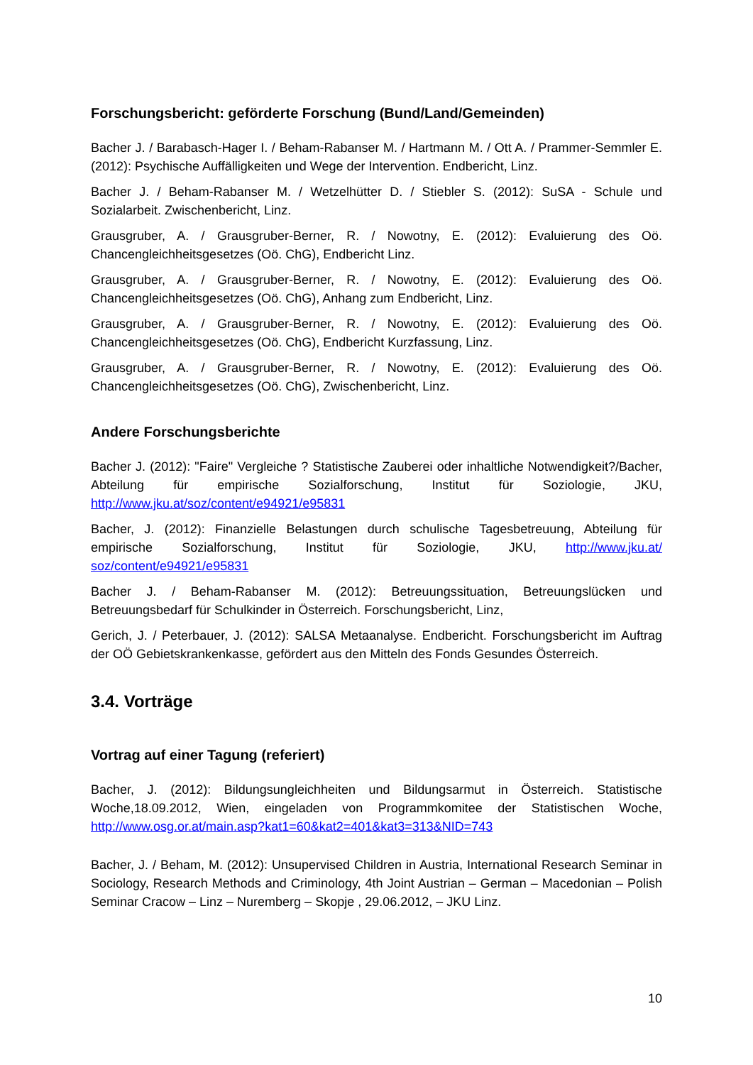Forschungsbericht: geförderte Forschung (Bund/Land/Gemeinden)
Bacher J. / Barabasch-Hager I. / Beham-Rabanser M. / Hartmann M. / Ott A. / Prammer-Semmler E. (2012): Psychische Auffälligkeiten und Wege der Intervention. Endbericht, Linz.
Bacher J. / Beham-Rabanser M. / Wetzelhütter D. / Stiebler S. (2012): SuSA - Schule und Sozialarbeit. Zwischenbericht, Linz.
Grausgruber, A. / Grausgruber-Berner, R. / Nowotny, E. (2012): Evaluierung des Oö. Chancengleichheitsgesetzes (Oö. ChG), Endbericht Linz.
Grausgruber, A. / Grausgruber-Berner, R. / Nowotny, E. (2012): Evaluierung des Oö. Chancengleichheitsgesetzes (Oö. ChG), Anhang zum Endbericht, Linz.
Grausgruber, A. / Grausgruber-Berner, R. / Nowotny, E. (2012): Evaluierung des Oö. Chancengleichheitsgesetzes (Oö. ChG), Endbericht Kurzfassung, Linz.
Grausgruber, A. / Grausgruber-Berner, R. / Nowotny, E. (2012): Evaluierung des Oö. Chancengleichheitsgesetzes (Oö. ChG), Zwischenbericht, Linz.
Andere Forschungsberichte
Bacher J. (2012): "Faire" Vergleiche ? Statistische Zauberei oder inhaltliche Notwendigkeit?/Bacher, Abteilung für empirische Sozialforschung, Institut für Soziologie, JKU, http://www.jku.at/soz/content/e94921/e95831
Bacher, J. (2012): Finanzielle Belastungen durch schulische Tagesbetreuung, Abteilung für empirische Sozialforschung, Institut für Soziologie, JKU, http://www.jku.at/ soz/content/e94921/e95831
Bacher J. / Beham-Rabanser M. (2012): Betreuungssituation, Betreuungslücken und Betreuungsbedarf für Schulkinder in Österreich. Forschungsbericht, Linz,
Gerich, J. / Peterbauer, J. (2012): SALSA Metaanalyse. Endbericht. Forschungsbericht im Auftrag der OÖ Gebietskrankenkasse, gefördert aus den Mitteln des Fonds Gesundes Österreich.
3.4. Vorträge
Vortrag auf einer Tagung (referiert)
Bacher, J. (2012): Bildungsungleichheiten und Bildungsarmut in Österreich. Statistische Woche,18.09.2012, Wien, eingeladen von Programmkomitee der Statistischen Woche, http://www.osg.or.at/main.asp?kat1=60&kat2=401&kat3=313&NID=743
Bacher, J. / Beham, M. (2012): Unsupervised Children in Austria, International Research Seminar in Sociology, Research Methods and Criminology, 4th Joint Austrian – German – Macedonian – Polish Seminar Cracow – Linz – Nuremberg – Skopje , 29.06.2012, – JKU Linz.
10